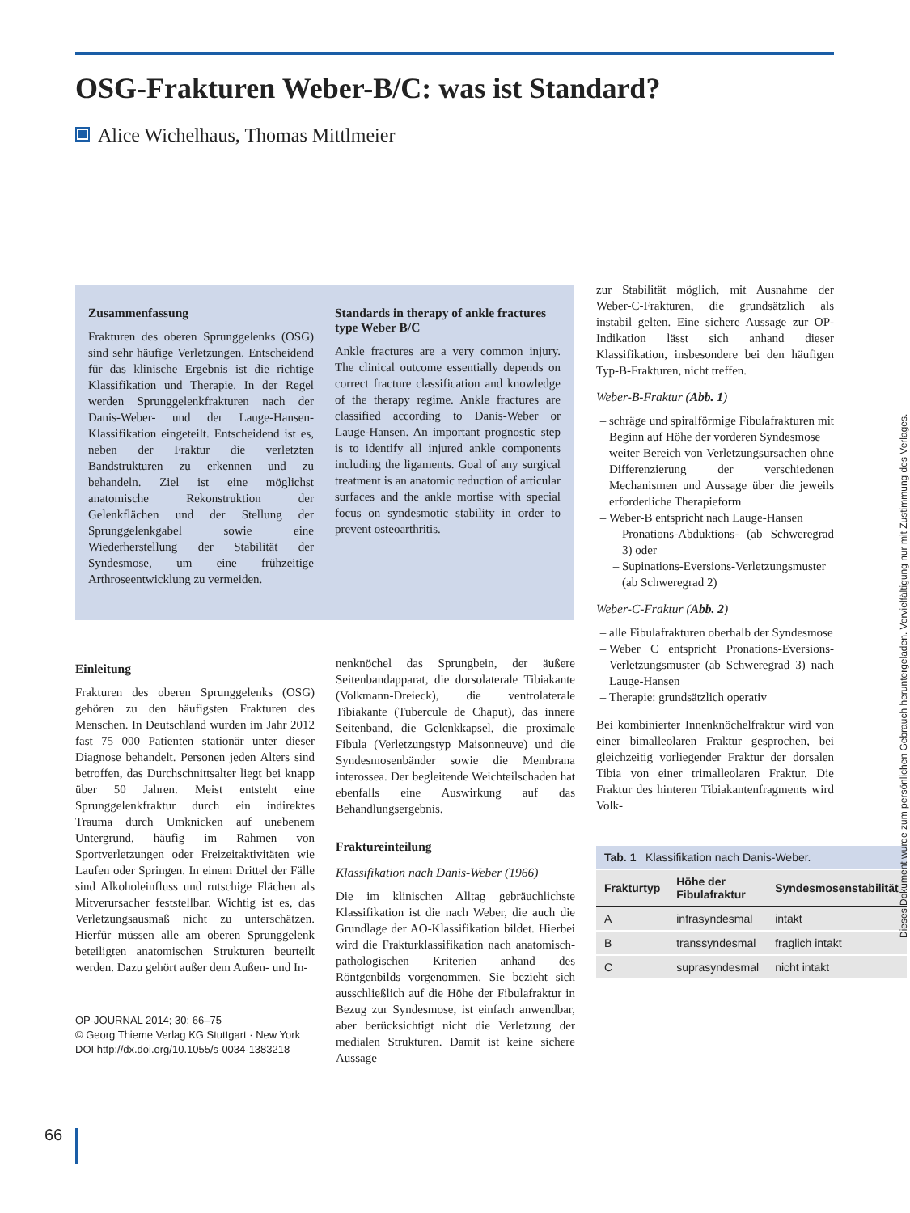OSG-Frakturen Weber-B/C: was ist Standard?
Alice Wichelhaus, Thomas Mittlmeier
Zusammenfassung
Frakturen des oberen Sprunggelenks (OSG) sind sehr häufige Verletzungen. Entscheidend für das klinische Ergebnis ist die richtige Klassifikation und Therapie. In der Regel werden Sprunggelenkfrakturen nach der Danis-Weber- und der Lauge-Hansen-Klassifikation eingeteilt. Entscheidend ist es, neben der Fraktur die verletzten Bandstrukturen zu erkennen und zu behandeln. Ziel ist eine möglichst anatomische Rekonstruktion der Gelenkflächen und der Stellung der Sprunggelenkgabel sowie eine Wiederherstellung der Stabilität der Syndesmose, um eine frühzeitige Arthroseentwicklung zu vermeiden.
Standards in therapy of ankle fractures type Weber B/C
Ankle fractures are a very common injury. The clinical outcome essentially depends on correct fracture classification and knowledge of the therapy regime. Ankle fractures are classified according to Danis-Weber or Lauge-Hansen. An important prognostic step is to identify all injured ankle components including the ligaments. Goal of any surgical treatment is an anatomic reduction of articular surfaces and the ankle mortise with special focus on syndesmotic stability in order to prevent osteoarthritis.
Einleitung
Frakturen des oberen Sprunggelenks (OSG) gehören zu den häufigsten Frakturen des Menschen. In Deutschland wurden im Jahr 2012 fast 75 000 Patienten stationär unter dieser Diagnose behandelt. Personen jeden Alters sind betroffen, das Durchschnittsalter liegt bei knapp über 50 Jahren. Meist entsteht eine Sprunggelenkfraktur durch ein indirektes Trauma durch Umknicken auf unebenem Untergrund, häufig im Rahmen von Sportverletzungen oder Freizeitaktivitäten wie Laufen oder Springen. In einem Drittel der Fälle sind Alkoholeinfluss und rutschige Flächen als Mitverursacher feststellbar. Wichtig ist es, das Verletzungsausmaß nicht zu unterschätzen. Hierfür müssen alle am oberen Sprunggelenk beteiligten anatomischen Strukturen beurteilt werden. Dazu gehört außer dem Außen- und In-
OP-JOURNAL 2014; 30: 66–75
© Georg Thieme Verlag KG Stuttgart · New York
DOI http://dx.doi.org/10.1055/s-0034-1383218
nenknöchel das Sprungbein, der äußere Seitenbandapparat, die dorsolaterale Tibiakante (Volkmann-Dreieck), die ventrolaterale Tibiakante (Tubercule de Chaput), das innere Seitenband, die Gelenkkapsel, die proximale Fibula (Verletzungstyp Maisonneuve) und die Syndesmosenbänder sowie die Membrana interossea. Der begleitende Weichteilschaden hat ebenfalls eine Auswirkung auf das Behandlungsergebnis.
Fraktureinteilung
Klassifikation nach Danis-Weber (1966)
Die im klinischen Alltag gebräuchlichste Klassifikation ist die nach Weber, die auch die Grundlage der AO-Klassifikation bildet. Hierbei wird die Frakturklassifikation nach anatomisch-pathologischen Kriterien anhand des Röntgenbilds vorgenommen. Sie bezieht sich ausschließlich auf die Höhe der Fibulafraktur in Bezug zur Syndesmose, ist einfach anwendbar, aber berücksichtigt nicht die Verletzung der medialen Strukturen. Damit ist keine sichere Aussage
zur Stabilität möglich, mit Ausnahme der Weber-C-Frakturen, die grundsätzlich als instabil gelten. Eine sichere Aussage zur OP-Indikation lässt sich anhand dieser Klassifikation, insbesondere bei den häufigen Typ-B-Frakturen, nicht treffen.
Weber-B-Fraktur (Abb. 1)
schräge und spiralförmige Fibulafrakturen mit Beginn auf Höhe der vorderen Syndesmose
weiter Bereich von Verletzungsursachen ohne Differenzierung der verschiedenen Mechanismen und Aussage über die jeweils erforderliche Therapieform
Weber-B entspricht nach Lauge-Hansen
Pronations-Abduktions- (ab Schweregrad 3) oder
Supinations-Eversions-Verletzungsmuster (ab Schweregrad 2)
Weber-C-Fraktur (Abb. 2)
alle Fibulafrakturen oberhalb der Syndesmose
Weber C entspricht Pronations-Eversions-Verletzungsmuster (ab Schweregrad 3) nach Lauge-Hansen
Therapie: grundsätzlich operativ
Bei kombinierter Innenknöchelfraktur wird von einer bimalleolaren Fraktur gesprochen, bei gleichzeitig vorliegender Fraktur der dorsalen Tibia von einer trimalleolaren Fraktur. Die Fraktur des hinteren Tibiakantenfragments wird Volk-
| Tab. 1 Klassifikation nach Danis-Weber. | | |
| Frakturtyp | Höhe der Fibulafraktur | Syndesmosenstabilität |
| A | infrasyndesmal | intakt |
| B | transsyndesmal | fraglich intakt |
| C | suprasyndesmal | nicht intakt |
66
Dieses Dokument wurde zum persönlichen Gebrauch heruntergeladen. Vervielfältigung nur mit Zustimmung des Verlages.